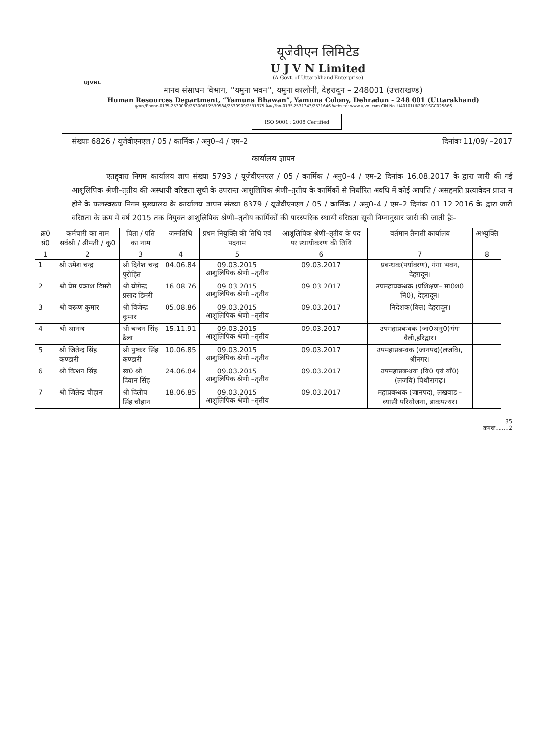यूजेवीएन लिमिटेड
U J V N Limited
(A Govt. of Uttarakhand Enterprise)
UJVNL
मानव संसाधन विभाग, ''यमुना भवन'', यमुना कालोनी, देहरादून – 248001 (उत्तराखण्ड)
Human Resources Department, “Yamuna Bhawan”, Yamuna Colony, Dehradun - 248 001 (Uttarakhand)
दूरभाष/Phone-0135-2530030/2530061/2530584/2530909/2531975 फैक्स/Fax-0135-2531343/2531646 Website: www.ujvnl.com CIN No. U40101UR2001SGC025866
ISO 9001 : 2008 Certified
संख्याः 6826 / यूजेवीएनएल / 05 / कार्मिक / अनु0–4 / एम–2 दिनांकः 11/09/ –2017
कार्यालय ज्ञापन
एतद्द्वारा निगम कार्यालय ज्ञाप संख्या 5793 / यूजेवीएनएल / 05 / कार्मिक / अनु0–4 / एम–2 दिनांक 16.08.2017 के द्वारा जारी की गई आशुलिपिक श्रेणी–तृतीय की अस्थायी वरिष्ठता सूची के उपरान्त आशुलिपिक श्रेणी–तृतीय के कार्मिकों से निर्धारित अवधि में कोई आपत्ति / असहमति प्रत्यावेदन प्राप्त न होने के फलस्वरूप निगम मुख्यालय के कार्यालय ज्ञापन संख्या 8379 / यूजेवीएनएल / 05 / कार्मिक / अनु0–4 / एम–2 दिनांक 01.12.2016 के द्वारा जारी वरिष्ठता के क्रम में वर्ष 2015 तक नियुक्त आशुलिपिक श्रेणी–तृतीय कार्मिकों की पारस्परिक स्थायी वरिष्ठता सूची निम्नानुसार जारी की जाती हैः–
| क्र0 सं0 | कर्मचारी का नाम सर्वश्री / श्रीमती / कु0 | पिता / पति का नाम | जन्मतिथि | प्रथम नियुक्ति की तिथि एवं पदनाम | आशुलिपिक श्रेणी–तृतीय के पद पर स्थायीकरण की तिथि | वर्तमान तैनाती कार्यालय | अभ्युक्ति |
| --- | --- | --- | --- | --- | --- | --- | --- |
| 1 | 2 | 3 | 4 | 5 | 6 | 7 | 8 |
| 1 | श्री उमेश चन्द्र | श्री दिनेश चन्द्र पुरोहित | 04.06.84 | 09.03.2015 आशुलिपिक श्रेणी –तृतीय | 09.03.2017 | प्रबन्धक(पर्यावरण), गंगा भवन, देहरादून। | |
| 2 | श्री प्रेम प्रकाश डिमरी | श्री योगेन्द्र प्रसाद डिमरी | 16.08.76 | 09.03.2015 आशुलिपिक श्रेणी –तृतीय | 09.03.2017 | उपमहाप्रबन्धक (प्रशिक्षण– मा0श0 नि0), देहरादून। | |
| 3 | श्री वरूण कुमार | श्री विजेन्द्र कुमार | 05.08.86 | 09.03.2015 आशुलिपिक श्रेणी –तृतीय | 09.03.2017 | निदेशक(वित्त) देहरादून। | |
| 4 | श्री आनन्द | श्री चन्दन सिंह ढैला | 15.11.91 | 09.03.2015 आशुलिपिक श्रेणी –तृतीय | 09.03.2017 | उपमहाप्रबन्धक (जा0अनु0)गंगा वैली,हरिद्वार। | |
| 5 | श्री जितेन्द्र सिंह कण्डारी | श्री पुष्कर सिंह कण्डारी | 10.06.85 | 09.03.2015 आशुलिपिक श्रेणी –तृतीय | 09.03.2017 | उपमहाप्रबन्धक (जानपद)(लजवि), श्रीनगर। | |
| 6 | श्री किशन सिंह | स्व0 श्री दिवान सिंह | 24.06.84 | 09.03.2015 आशुलिपिक श्रेणी –तृतीय | 09.03.2017 | उपमहाप्रबन्धक (वि0 एवं याँ0) (लजवि) पिथौरागढ़। | |
| 7 | श्री जितेन्द्र चौहान | श्री दिलीप सिंह चौहान | 18.06.85 | 09.03.2015 आशुलिपिक श्रेणी –तृतीय | 09.03.2017 | महाप्रबन्धक (जानपद), लखवाड –व्यासी परियोजना, डाकपत्थर। | |
35
क्रमशः........2